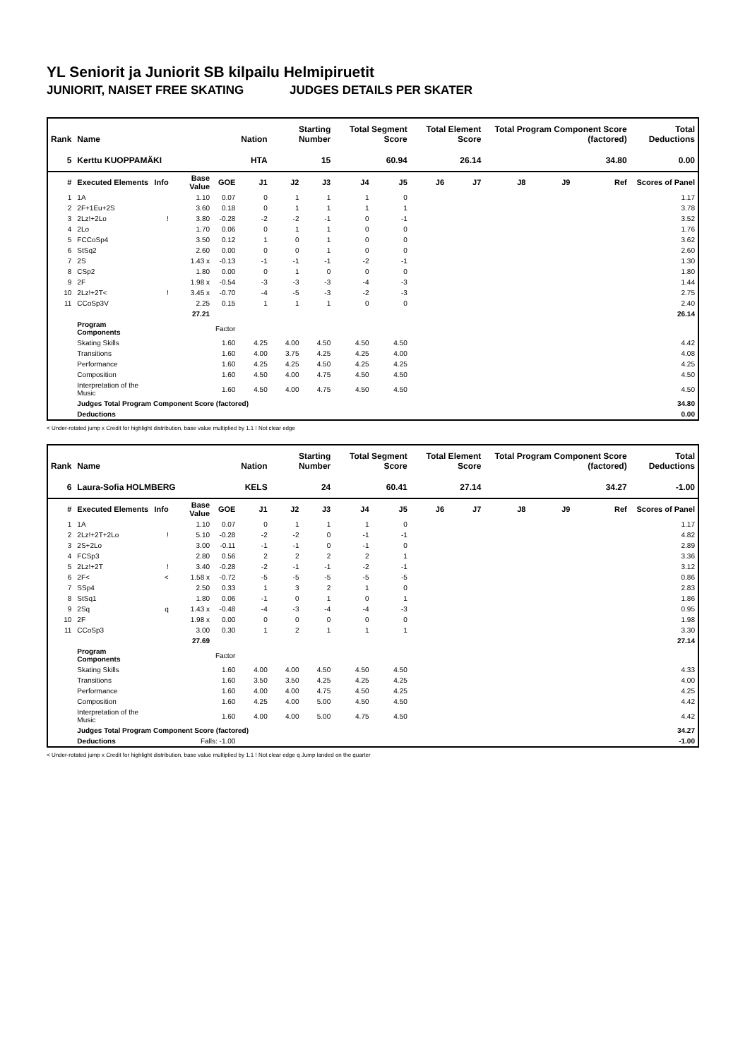YL Seniorit ja Juniorit SB kilpailu Helmipiruetit
JUNIORIT, NAISET FREE SKATING JUDGES DETAILS PER SKATER
| Rank | Name | | | | Nation | Starting Number | | Total Segment Score | | Total Element Score | | Total Program Component Score (factored) | | | Total Deductions |
| --- | --- | --- | --- | --- | --- | --- | --- | --- | --- | --- | --- | --- | --- | --- | --- |
| 5 | Kerttu KUOPPAMÄKI | | | | HTA | 15 | | 60.94 | | 26.14 | | 34.80 | | | 0.00 |
| # | Executed Elements | Info | Base Value | GOE | J1 | J2 | J3 | J4 | J5 | J6 | J7 | J8 | J9 | Ref | Scores of Panel |
| 1 | 1A | | 1.10 | 0.07 | 0 | 1 | 1 | 1 | 0 | | | | | | 1.17 |
| 2 | 2F+1Eu+2S | | 3.60 | 0.18 | 0 | 1 | 1 | 1 | 1 | | | | | | 3.78 |
| 3 | 2Lz!+2Lo | ! | 3.80 | -0.28 | -2 | -2 | -1 | 0 | -1 | | | | | | 3.52 |
| 4 | 2Lo | | 1.70 | 0.06 | 0 | 1 | 1 | 0 | 0 | | | | | | 1.76 |
| 5 | FCCoSp4 | | 3.50 | 0.12 | 1 | 0 | 1 | 0 | 0 | | | | | | 3.62 |
| 6 | StSq2 | | 2.60 | 0.00 | 0 | 0 | 1 | 0 | 0 | | | | | | 2.60 |
| 7 | 2S | | 1.43 x | -0.13 | -1 | -1 | -1 | -2 | -1 | | | | | | 1.30 |
| 8 | CSp2 | | 1.80 | 0.00 | 0 | 1 | 0 | 0 | 0 | | | | | | 1.80 |
| 9 | 2F | | 1.98 x | -0.54 | -3 | -3 | -3 | -4 | -3 | | | | | | 1.44 |
| 10 | 2Lz!+2T< | ! | 3.45 x | -0.70 | -4 | -5 | -3 | -2 | -3 | | | | | | 2.75 |
| 11 | CCoSp3V | | 2.25 | 0.15 | 1 | 1 | 1 | 0 | 0 | | | | | | 2.40 |
| | | | 27.21 | | | | | | | | | | | | 26.14 |
| | Program Components | | | Factor | | | | | | | | | | | |
| | Skating Skills | | | 1.60 | 4.25 | 4.00 | 4.50 | 4.50 | 4.50 | | | | | | 4.42 |
| | Transitions | | | 1.60 | 4.00 | 3.75 | 4.25 | 4.25 | 4.00 | | | | | | 4.08 |
| | Performance | | | 1.60 | 4.25 | 4.25 | 4.50 | 4.25 | 4.25 | | | | | | 4.25 |
| | Composition | | | 1.60 | 4.50 | 4.00 | 4.75 | 4.50 | 4.50 | | | | | | 4.50 |
| | Interpretation of the Music | | | 1.60 | 4.50 | 4.00 | 4.75 | 4.50 | 4.50 | | | | | | 4.50 |
| | Judges Total Program Component Score (factored) | | | | | | | | | | | | | | 34.80 |
| | Deductions | | | | | | | | | | | | | | 0.00 |
< Under-rotated jump x Credit for highlight distribution, base value multiplied by 1.1 ! Not clear edge
| Rank | Name | | | | Nation | Starting Number | | Total Segment Score | | Total Element Score | | Total Program Component Score (factored) | | | Total Deductions |
| --- | --- | --- | --- | --- | --- | --- | --- | --- | --- | --- | --- | --- | --- | --- | --- |
| 6 | Laura-Sofia HOLMBERG | | | | KELS | 24 | | 60.41 | | 27.14 | | 34.27 | | | -1.00 |
| # | Executed Elements | Info | Base Value | GOE | J1 | J2 | J3 | J4 | J5 | J6 | J7 | J8 | J9 | Ref | Scores of Panel |
| 1 | 1A | | 1.10 | 0.07 | 0 | 1 | 1 | 1 | 0 | | | | | | 1.17 |
| 2 | 2Lz!+2T+2Lo | ! | 5.10 | -0.28 | -2 | -2 | 0 | -1 | -1 | | | | | | 4.82 |
| 3 | 2S+2Lo | | 3.00 | -0.11 | -1 | -1 | 0 | -1 | 0 | | | | | | 2.89 |
| 4 | FCSp3 | | 2.80 | 0.56 | 2 | 2 | 2 | 2 | 1 | | | | | | 3.36 |
| 5 | 2Lz!+2T | ! | 3.40 | -0.28 | -2 | -1 | -1 | -2 | -1 | | | | | | 3.12 |
| 6 | 2F< | < | 1.58 x | -0.72 | -5 | -5 | -5 | -5 | -5 | | | | | | 0.86 |
| 7 | SSp4 | | 2.50 | 0.33 | 1 | 3 | 2 | 1 | 0 | | | | | | 2.83 |
| 8 | StSq1 | | 1.80 | 0.06 | -1 | 0 | 1 | 0 | 1 | | | | | | 1.86 |
| 9 | 2Sq | q | 1.43 x | -0.48 | -4 | -3 | -4 | -4 | -3 | | | | | | 0.95 |
| 10 | 2F | | 1.98 x | 0.00 | 0 | 0 | 0 | 0 | 0 | | | | | | 1.98 |
| 11 | CCoSp3 | | 3.00 | 0.30 | 1 | 2 | 1 | 1 | 1 | | | | | | 3.30 |
| | | | 27.69 | | | | | | | | | | | | 27.14 |
| | Program Components | | | Factor | | | | | | | | | | | |
| | Skating Skills | | | 1.60 | 4.00 | 4.00 | 4.50 | 4.50 | 4.50 | | | | | | 4.33 |
| | Transitions | | | 1.60 | 3.50 | 3.50 | 4.25 | 4.25 | 4.25 | | | | | | 4.00 |
| | Performance | | | 1.60 | 4.00 | 4.00 | 4.75 | 4.50 | 4.25 | | | | | | 4.25 |
| | Composition | | | 1.60 | 4.25 | 4.00 | 5.00 | 4.50 | 4.50 | | | | | | 4.42 |
| | Interpretation of the Music | | | 1.60 | 4.00 | 4.00 | 5.00 | 4.75 | 4.50 | | | | | | 4.42 |
| | Judges Total Program Component Score (factored) | | | | | | | | | | | | | | 34.27 |
| | Deductions | | Falls: -1.00 | | | | | | | | | | | | -1.00 |
< Under-rotated jump x Credit for highlight distribution, base value multiplied by 1.1 ! Not clear edge q Jump landed on the quarter